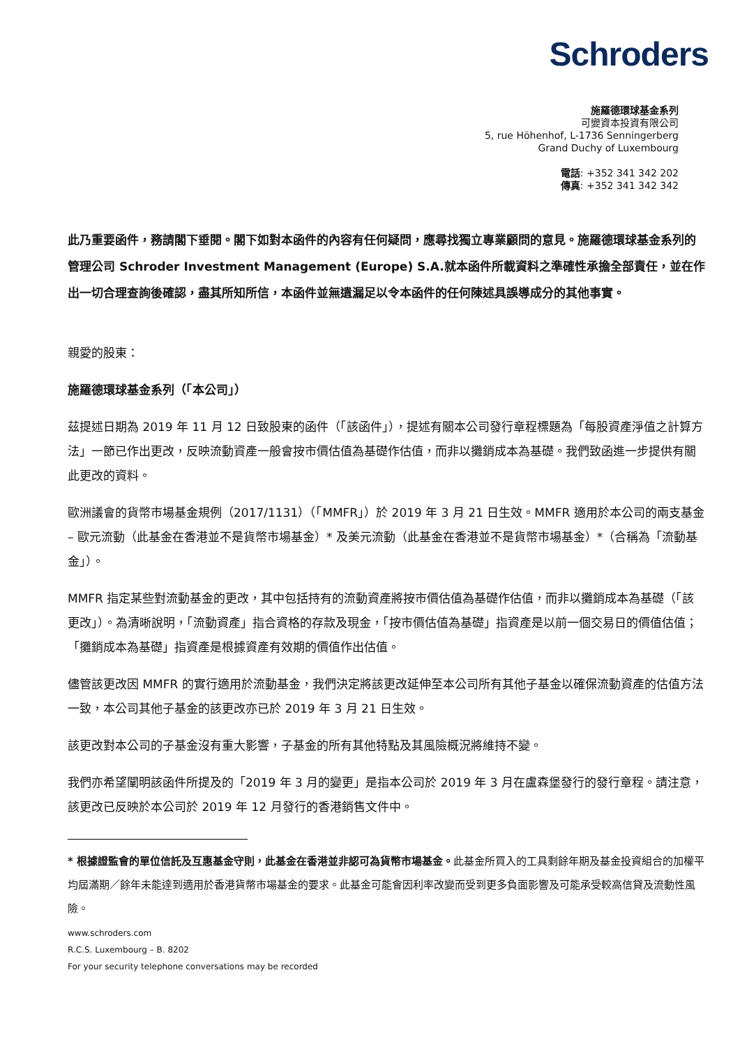Schroders
施羅德環球基金系列
可變資本投資有限公司
5, rue Höhenhof, L-1736 Senningerberg
Grand Duchy of Luxembourg
電話: +352 341 342 202
傳真: +352 341 342 342
此乃重要函件，務請閣下垂閱。閣下如對本函件的內容有任何疑問，應尋找獨立專業顧問的意見。施羅德環球基金系列的管理公司 Schroder Investment Management (Europe) S.A.就本函件所載資料之準確性承擔全部責任，並在作出一切合理查詢後確認，盡其所知所信，本函件並無遺漏足以令本函件的任何陳述具誤導成分的其他事實。
親愛的股東：
施羅德環球基金系列（「本公司」）
茲提述日期為 2019 年 11 月 12 日致股東的函件（「該函件」），提述有關本公司發行章程標題為「每股資產淨值之計算方法」一節已作出更改，反映流動資產一般會按市價估值為基礎作估值，而非以攤銷成本為基礎。我們致函進一步提供有關此更改的資料。
歐洲議會的貨幣市場基金規例（2017/1131）（「MMFR」）於 2019 年 3 月 21 日生效。MMFR 適用於本公司的兩支基金 – 歐元流動（此基金在香港並不是貨幣市場基金）* 及美元流動（此基金在香港並不是貨幣市場基金）*（合稱為「流動基金」）。
MMFR 指定某些對流動基金的更改，其中包括持有的流動資產將按市價估值為基礎作估值，而非以攤銷成本為基礎（「該更改」）。為清晰說明，「流動資產」指合資格的存款及現金，「按市價估值為基礎」指資產是以前一個交易日的價值估值；「攤銷成本為基礎」指資產是根據資產有效期的價值作出估值。
儘管該更改因 MMFR 的實行適用於流動基金，我們決定將該更改延伸至本公司所有其他子基金以確保流動資產的估值方法一致，本公司其他子基金的該更改亦已於 2019 年 3 月 21 日生效。
該更改對本公司的子基金沒有重大影響，子基金的所有其他特點及其風險概況將維持不變。
我們亦希望闡明該函件所提及的「2019 年 3 月的變更」是指本公司於 2019 年 3 月在盧森堡發行的發行章程。請注意，該更改已反映於本公司於 2019 年 12 月發行的香港銷售文件中。
* 根據證監會的單位信託及互惠基金守則，此基金在香港並非認可為貨幣市場基金。此基金所買入的工具剩餘年期及基金投資組合的加權平均屆滿期／餘年未能達到適用於香港貨幣市場基金的要求。此基金可能會因利率改變而受到更多負面影響及可能承受較高信貸及流動性風險。
www.schroders.com
R.C.S. Luxembourg – B. 8202
For your security telephone conversations may be recorded